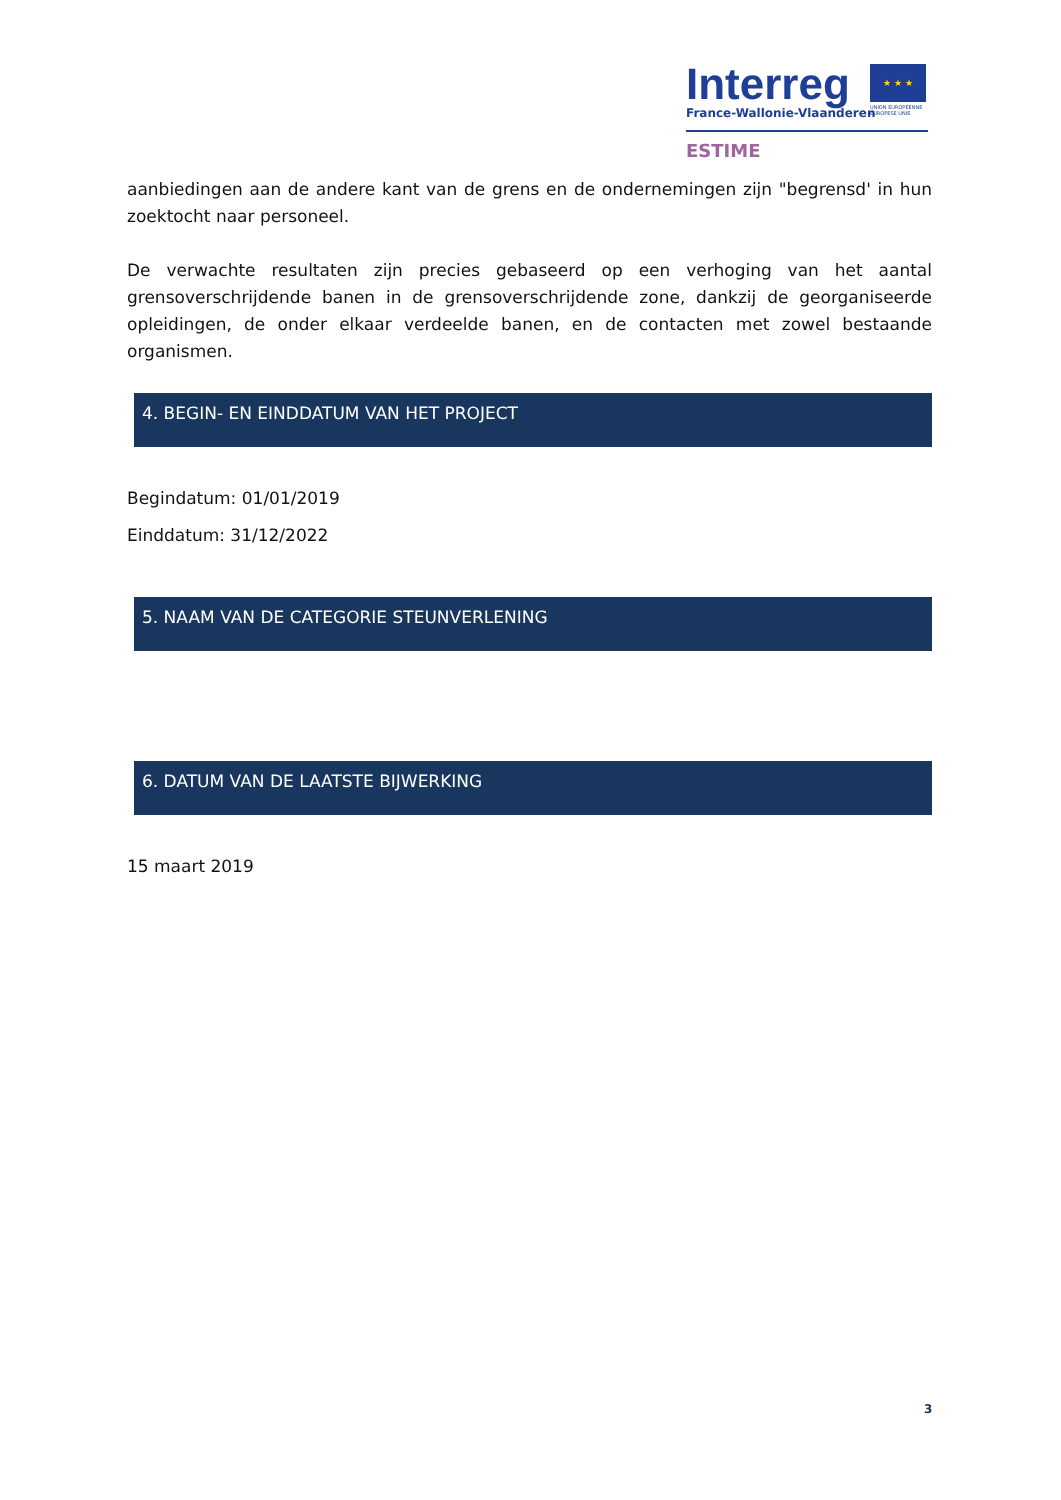Interreg
France-Wallonie-Vlaanderen
★ ★ ★
UNION EUROPÉENNE
EUROPESE UNIE
ESTIME
aanbiedingen aan de andere kant van de grens en de ondernemingen zijn "begrensd' in hun zoektocht naar personeel.
De verwachte resultaten zijn precies gebaseerd op een verhoging van het aantal grensoverschrijdende banen in de grensoverschrijdende zone, dankzij de georganiseerde opleidingen, de onder elkaar verdeelde banen, en de contacten met zowel bestaande organismen.
4. BEGIN- EN EINDDATUM VAN HET PROJECT
Begindatum: 01/01/2019
Einddatum: 31/12/2022
5. NAAM VAN DE CATEGORIE STEUNVERLENING
6. DATUM VAN DE LAATSTE BIJWERKING
15 maart 2019
3